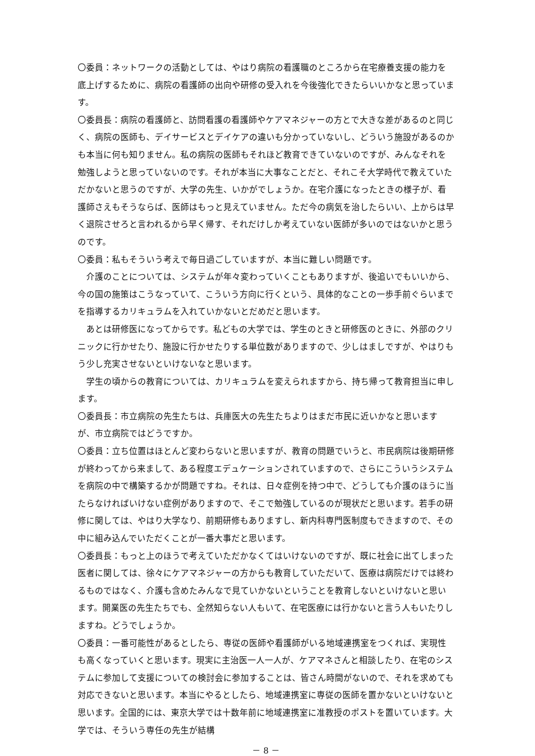〇委員：ネットワークの活動としては、やはり病院の看護職のところから在宅療養支援の能力を底上げするために、病院の看護師の出向や研修の受入れを今後強化できたらいいかなと思っています。
〇委員長：病院の看護師と、訪問看護の看護師やケアマネジャーの方とで大きな差があるのと同じく、病院の医師も、デイサービスとデイケアの違いも分かっていないし、どういう施設があるのかも本当に何も知りません。私の病院の医師もそれほど教育できていないのですが、みんなそれを勉強しようと思っていないのです。それが本当に大事なことだと、それこそ大学時代で教えていただかないと思うのですが、大学の先生、いかがでしょうか。在宅介護になったときの様子が、看護師さえもそうならば、医師はもっと見えていません。ただ今の病気を治したらいい、上からは早く退院させろと言われるから早く帰す、それだけしか考えていない医師が多いのではないかと思うのです。
〇委員：私もそういう考えで毎日過ごしていますが、本当に難しい問題です。
介護のことについては、システムが年々変わっていくこともありますが、後追いでもいいから、今の国の施策はこうなっていて、こういう方向に行くという、具体的なことの一歩手前ぐらいまでを指導するカリキュラムを入れていかないとだめだと思います。
あとは研修医になってからです。私どもの大学では、学生のときと研修医のときに、外部のクリニックに行かせたり、施設に行かせたりする単位数がありますので、少しはましですが、やはりもう少し充実させないといけないなと思います。
学生の頃からの教育については、カリキュラムを変えられますから、持ち帰って教育担当に申します。
〇委員長：市立病院の先生たちは、兵庫医大の先生たちよりはまだ市民に近いかなと思いますが、市立病院ではどうですか。
〇委員：立ち位置はほとんど変わらないと思いますが、教育の問題でいうと、市民病院は後期研修が終わってから来まして、ある程度エデュケーションされていますので、さらにこういうシステムを病院の中で構築するかが問題ですね。それは、日々症例を持つ中で、どうしても介護のほうに当たらなければいけない症例がありますので、そこで勉強しているのが現状だと思います。若手の研修に関しては、やはり大学なり、前期研修もありますし、新内科専門医制度もできますので、その中に組み込んでいただくことが一番大事だと思います。
〇委員長：もっと上のほうで考えていただかなくてはいけないのですが、既に社会に出てしまった医者に関しては、徐々にケアマネジャーの方からも教育していただいて、医療は病院だけでは終わるものではなく、介護も含めたみんなで見ていかないということを教育しないといけないと思います。開業医の先生たちでも、全然知らない人もいて、在宅医療には行かないと言う人もいたりしますね。どうでしょうか。
〇委員：一番可能性があるとしたら、専従の医師や看護師がいる地域連携室をつくれば、実現性も高くなっていくと思います。現実に主治医一人一人が、ケアマネさんと相談したり、在宅のシステムに参加して支援についての検討会に参加することは、皆さん時間がないので、それを求めても対応できないと思います。本当にやるとしたら、地域連携室に専従の医師を置かないといけないと思います。全国的には、東京大学では十数年前に地域連携室に准教授のポストを置いています。大学では、そういう専任の先生が結構
－ 8 －